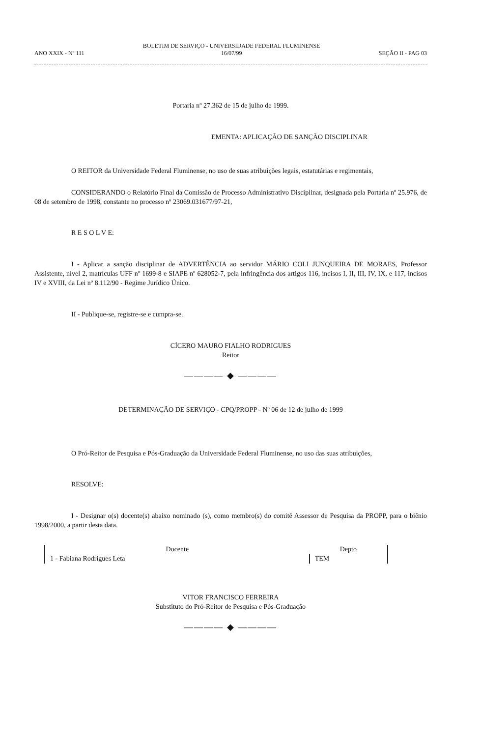ANO XXIX - Nº 111
BOLETIM DE SERVIÇO - UNIVERSIDADE FEDERAL FLUMINENSE
16/07/99
SEÇÃO II - PAG 03
Portaria nº 27.362 de 15 de julho de 1999.
EMENTA: APLICAÇÃO DE SANÇÃO DISCIPLINAR
O REITOR da Universidade Federal Fluminense, no uso de suas atribuições legais, estatutárias e regimentais,
CONSIDERANDO o Relatório Final da Comissão de Processo Administrativo Disciplinar, designada pela Portaria nº 25.976, de 08 de setembro de 1998, constante no processo nº 23069.031677/97-21,
R E S O L V E:
I - Aplicar a sanção disciplinar de ADVERTÊNCIA ao servidor MÁRIO COLI JUNQUEIRA DE MORAES, Professor Assistente, nível 2, matrículas UFF nº 1699-8 e SIAPE nº 628052-7, pela infringência dos artigos 116, incisos I, II, III, IV, IX, e 117, incisos IV e XVIII, da Lei nº 8.112/90 - Regime Jurídico Único.
II - Publique-se, registre-se e cumpra-se.
CÍCERO MAURO FIALHO RODRIGUES
Reitor
———— ◆ ————
DETERMINAÇÃO DE SERVIÇO - CPQ/PROPP - Nº 06 de 12 de julho de 1999
O Pró-Reitor de Pesquisa e Pós-Graduação da Universidade Federal Fluminense, no uso das suas atribuições,
RESOLVE:
I - Designar o(s) docente(s) abaixo nominado (s), como membro(s) do comitê Assessor de Pesquisa da PROPP, para o biênio 1998/2000, a partir desta data.
| Docente | Depto |
| --- | --- |
| 1 - Fabiana Rodrigues Leta | TEM |
VITOR FRANCISCO FERREIRA
Substituto do Pró-Reitor de Pesquisa e Pós-Graduação
———— ◆ ————